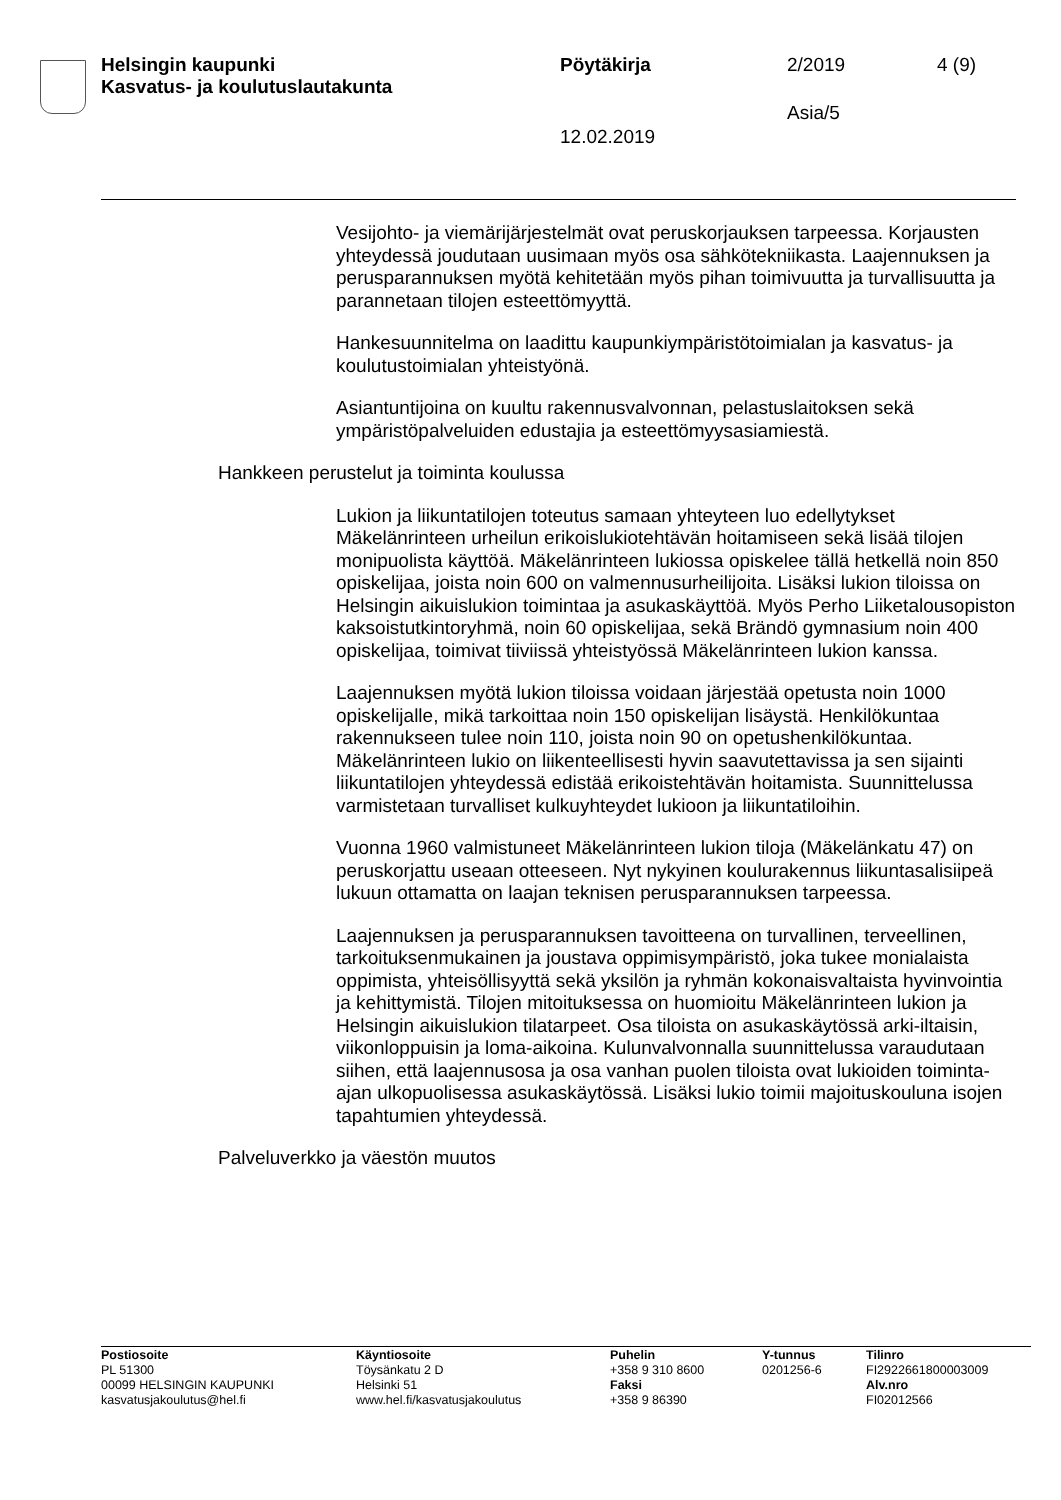Helsingin kaupunki
Kasvatus- ja koulutuslautakunta
Pöytäkirja 2/2019 4 (9)
Asia/5
12.02.2019
Vesijohto- ja viemärijärjestelmät ovat peruskorjauksen tarpeessa. Korjausten yhteydessä joudutaan uusimaan myös osa sähkötekniikasta. Laajennuksen ja perusparannuksen myötä kehitetään myös pihan toimivuutta ja turvallisuutta ja parannetaan tilojen esteettömyyttä.
Hankesuunnitelma on laadittu kaupunkiympäristötoimialan ja kasvatus- ja koulutustoimialan yhteistyönä.
Asiantuntijoina on kuultu rakennusvalvonnan, pelastuslaitoksen sekä ympäristöpalveluiden edustajia ja esteettömyysasiamiestä.
Hankkeen perustelut ja toiminta koulussa
Lukion ja liikuntatilojen toteutus samaan yhteyteen luo edellytykset Mäkelänrinteen urheilun erikoislukiotehtävän hoitamiseen sekä lisää tilojen monipuolista käyttöä. Mäkelänrinteen lukiossa opiskelee tällä hetkellä noin 850 opiskelijaa, joista noin 600 on valmennusurheilijoita. Lisäksi lukion tiloissa on Helsingin aikuislukion toimintaa ja asukaskäyttöä. Myös Perho Liiketalousopiston kaksoistutkintoryhmä, noin 60 opiskelijaa, sekä Brändö gymnasium noin 400 opiskelijaa, toimivat tiiviissä yhteistyössä Mäkelänrinteen lukion kanssa.
Laajennuksen myötä lukion tiloissa voidaan järjestää opetusta noin 1000 opiskelijalle, mikä tarkoittaa noin 150 opiskelijan lisäystä. Henkilökuntaa rakennukseen tulee noin 110, joista noin 90 on opetushenkilökuntaa. Mäkelänrinteen lukio on liikenteellisesti hyvin saavutettavissa ja sen sijainti liikuntatilojen yhteydessä edistää erikoistehtävän hoitamista. Suunnittelussa varmistetaan turvalliset kulkuyhteydet lukioon ja liikuntatiloihin.
Vuonna 1960 valmistuneet Mäkelänrinteen lukion tiloja (Mäkelänkatu 47) on peruskorjattu useaan otteeseen. Nyt nykyinen koulurakennus liikuntasalisiipeä lukuun ottamatta on laajan teknisen perusparannuksen tarpeessa.
Laajennuksen ja perusparannuksen tavoitteena on turvallinen, terveellinen, tarkoituksenmukainen ja joustava oppimisympäristö, joka tukee monialaista oppimista, yhteisöllisyyttä sekä yksilön ja ryhmän kokonaisvaltaista hyvinvointia ja kehittymistä. Tilojen mitoituksessa on huomioitu Mäkelänrinteen lukion ja Helsingin aikuislukion tilatarpeet. Osa tiloista on asukaskäytössä arki-iltaisin, viikonloppuisin ja loma-aikoina. Kulunvalvonnalla suunnittelussa varaudutaan siihen, että laajennusosa ja osa vanhan puolen tiloista ovat lukioiden toiminta-ajan ulkopuolisessa asukaskäytössä. Lisäksi lukio toimii majoituskouluna isojen tapahtumien yhteydessä.
Palveluverkko ja väestön muutos
Postiosoite
PL 51300
00099 HELSINGIN KAUPUNKI
kasvatusjakoulutus@hel.fi
Käyntiosoite
Töysänkatu 2 D
Helsinki 51
www.hel.fi/kasvatusjakoulutus
Puhelin
+358 9 310 8600
Faksi
+358 9 86390
Y-tunnus
0201256-6
Tilinro
FI2922661800003009
Alv.nro
FI02012566